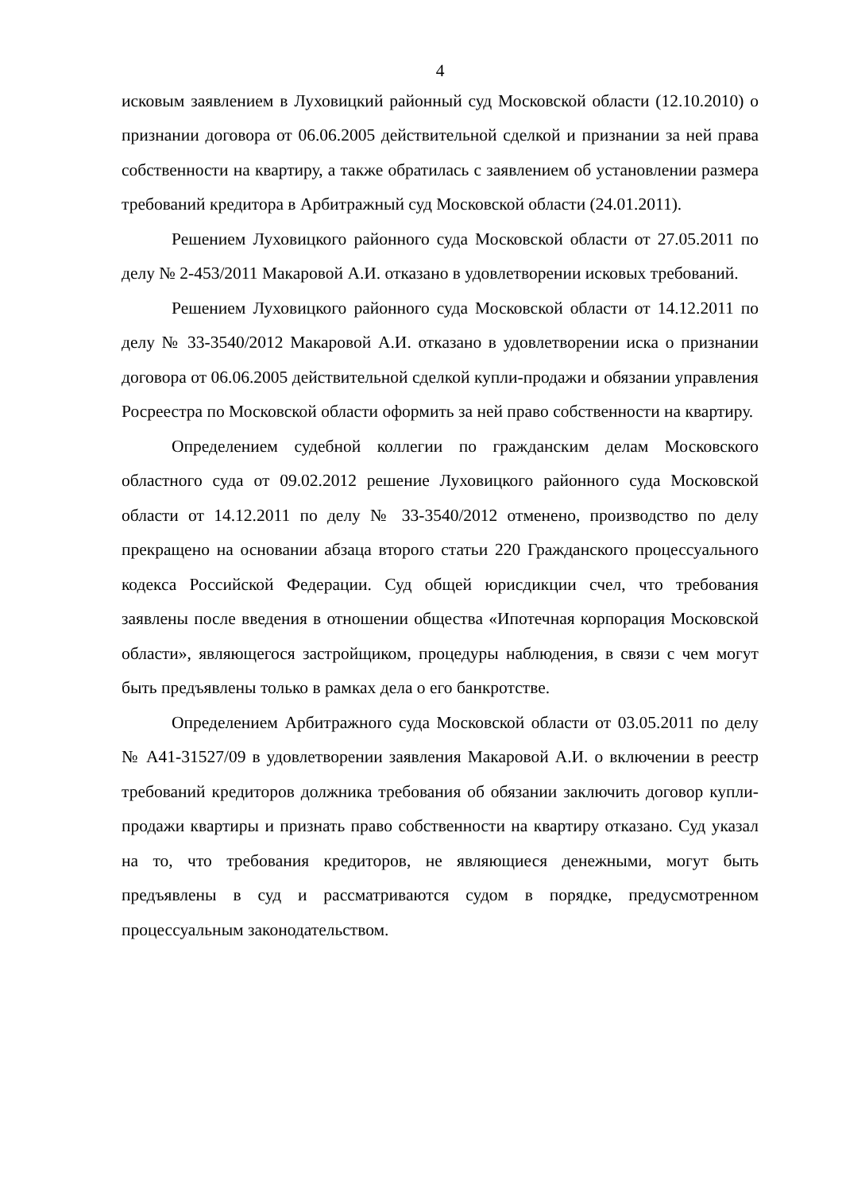4
исковым заявлением в Луховицкий районный суд Московской области (12.10.2010) о признании договора от 06.06.2005 действительной сделкой и признании за ней права собственности на квартиру, а также обратилась с заявлением об установлении размера требований кредитора в Арбитражный суд Московской области (24.01.2011).
Решением Луховицкого районного суда Московской области от 27.05.2011 по делу № 2-453/2011 Макаровой А.И. отказано в удовлетворении исковых требований.
Решением Луховицкого районного суда Московской области от 14.12.2011 по делу № 33-3540/2012 Макаровой А.И. отказано в удовлетворении иска о признании договора от 06.06.2005 действительной сделкой купли-продажи и обязании управления Росреестра по Московской области оформить за ней право собственности на квартиру.
Определением судебной коллегии по гражданским делам Московского областного суда от 09.02.2012 решение Луховицкого районного суда Московской области от 14.12.2011 по делу № 33-3540/2012 отменено, производство по делу прекращено на основании абзаца второго статьи 220 Гражданского процессуального кодекса Российской Федерации. Суд общей юрисдикции счел, что требования заявлены после введения в отношении общества «Ипотечная корпорация Московской области», являющегося застройщиком, процедуры наблюдения, в связи с чем могут быть предъявлены только в рамках дела о его банкротстве.
Определением Арбитражного суда Московской области от 03.05.2011 по делу № А41-31527/09 в удовлетворении заявления Макаровой А.И. о включении в реестр требований кредиторов должника требования об обязании заключить договор купли-продажи квартиры и признать право собственности на квартиру отказано. Суд указал на то, что требования кредиторов, не являющиеся денежными, могут быть предъявлены в суд и рассматриваются судом в порядке, предусмотренном процессуальным законодательством.